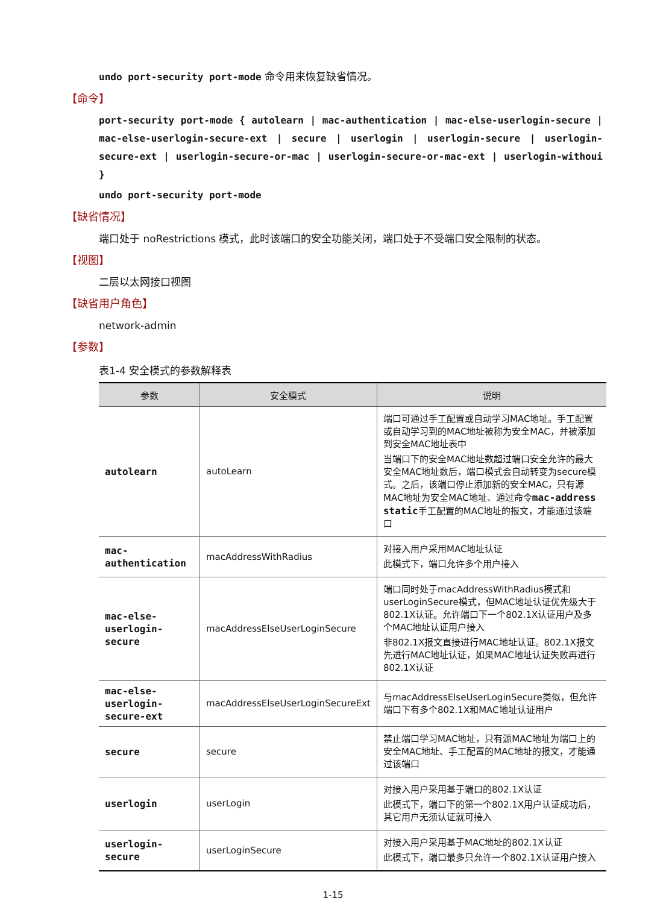undo port-security port-mode 命令用来恢复缺省情况。
【命令】
port-security port-mode { autolearn | mac-authentication | mac-else-userlogin-secure | mac-else-userlogin-secure-ext | secure | userlogin | userlogin-secure | userlogin-secure-ext | userlogin-secure-or-mac | userlogin-secure-or-mac-ext | userlogin-withoui }
undo port-security port-mode
【缺省情况】
端口处于 noRestrictions 模式，此时该端口的安全功能关闭，端口处于不受端口安全限制的状态。
【视图】
二层以太网接口视图
【缺省用户角色】
network-admin
【参数】
表1-4 安全模式的参数解释表
| 参数 | 安全模式 | 说明 |
| --- | --- | --- |
| autolearn | autoLearn | 端口可通过手工配置或自动学习MAC地址。手工配置或自动学习到的MAC地址被称为安全MAC，并被添加到安全MAC地址表中 当端口下的安全MAC地址数超过端口安全允许的最大安全MAC地址数后，端口模式会自动转变为secure模式。之后，该端口停止添加新的安全MAC，只有源MAC地址为安全MAC地址、通过命令 mac-address static 手工配置的MAC地址的报文，才能通过该端口 |
| mac-authentication | macAddressWithRadius | 对接入用户采用MAC地址认证 此模式下，端口允许多个用户接入 |
| mac-else-userlogin-secure | macAddressElseUserLoginSecure | 端口同时处于macAddressWithRadius模式和userLoginSecure模式，但MAC地址认证优先级大于802.1X认证。允许端口下一个802.1X认证用户及多个MAC地址认证用户接入 非802.1X报文直接进行MAC地址认证。802.1X报文先进行MAC地址认证，如果MAC地址认证失败再进行802.1X认证 |
| mac-else-userlogin-secure-ext | macAddressElseUserLoginSecureExt | 与macAddressElseUserLoginSecure类似，但允许端口下有多个802.1X和MAC地址认证用户 |
| secure | secure | 禁止端口学习MAC地址，只有源MAC地址为端口上的安全MAC地址、手工配置的MAC地址的报文，才能通过该端口 |
| userlogin | userLogin | 对接入用户采用基于端口的802.1X认证 此模式下，端口下的第一个802.1X用户认证成功后，其它用户无须认证就可接入 |
| userlogin-secure | userLoginSecure | 对接入用户采用基于MAC地址的802.1X认证 此模式下，端口最多只允许一个802.1X认证用户接入 |
1-15